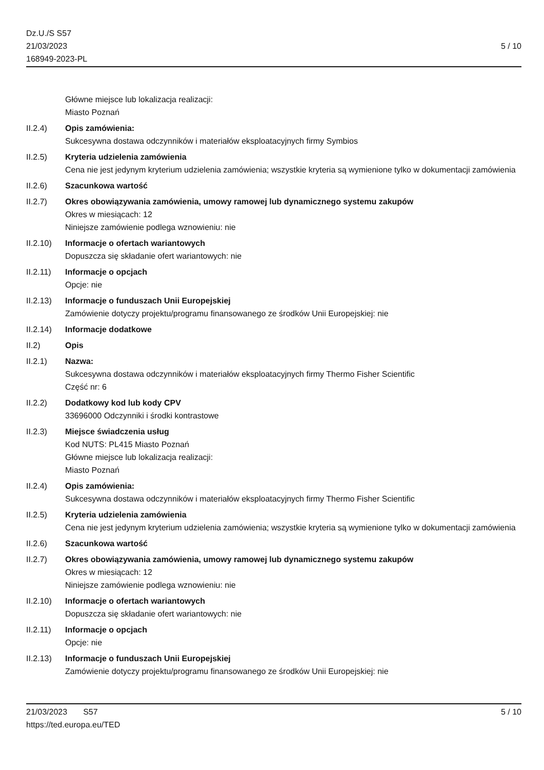Dz.U./S S57
21/03/2023
168949-2023-PL
5 / 10
Główne miejsce lub lokalizacja realizacji:
Miasto Poznań
II.2.4) Opis zamówienia:
Sukcesywna dostawa odczynników i materiałów eksploatacyjnych firmy Symbios
II.2.5) Kryteria udzielenia zamówienia
Cena nie jest jedynym kryterium udzielenia zamówienia; wszystkie kryteria są wymienione tylko w dokumentacji zamówienia
II.2.6) Szacunkowa wartość
II.2.7) Okres obowiązywania zamówienia, umowy ramowej lub dynamicznego systemu zakupów
Okres w miesiącach: 12
Niniejsze zamówienie podlega wznowieniu: nie
II.2.10)
Informacje o ofertach wariantowych
Dopuszcza się składanie ofert wariantowych: nie
II.2.11)
Informacje o opcjach
Opcje: nie
II.2.13)
Informacje o funduszach Unii Europejskiej
Zamówienie dotyczy projektu/programu finansowanego ze środków Unii Europejskiej: nie
II.2.14)
Informacje dodatkowe
II.2) Opis
II.2.1) Nazwa:
Sukcesywna dostawa odczynników i materiałów eksploatacyjnych firmy Thermo Fisher Scientific
Część nr: 6
II.2.2) Dodatkowy kod lub kody CPV
33696000 Odczynniki i środki kontrastowe
II.2.3) Miejsce świadczenia usług
Kod NUTS: PL415 Miasto Poznań
Główne miejsce lub lokalizacja realizacji:
Miasto Poznań
II.2.4) Opis zamówienia:
Sukcesywna dostawa odczynników i materiałów eksploatacyjnych firmy Thermo Fisher Scientific
II.2.5) Kryteria udzielenia zamówienia
Cena nie jest jedynym kryterium udzielenia zamówienia; wszystkie kryteria są wymienione tylko w dokumentacji zamówienia
II.2.6) Szacunkowa wartość
II.2.7) Okres obowiązywania zamówienia, umowy ramowej lub dynamicznego systemu zakupów
Okres w miesiącach: 12
Niniejsze zamówienie podlega wznowieniu: nie
II.2.10)
Informacje o ofertach wariantowych
Dopuszcza się składanie ofert wariantowych: nie
II.2.11)
Informacje o opcjach
Opcje: nie
II.2.13)
Informacje o funduszach Unii Europejskiej
Zamówienie dotyczy projektu/programu finansowanego ze środków Unii Europejskiej: nie
21/03/2023 S57 5 / 10
https://ted.europa.eu/TED